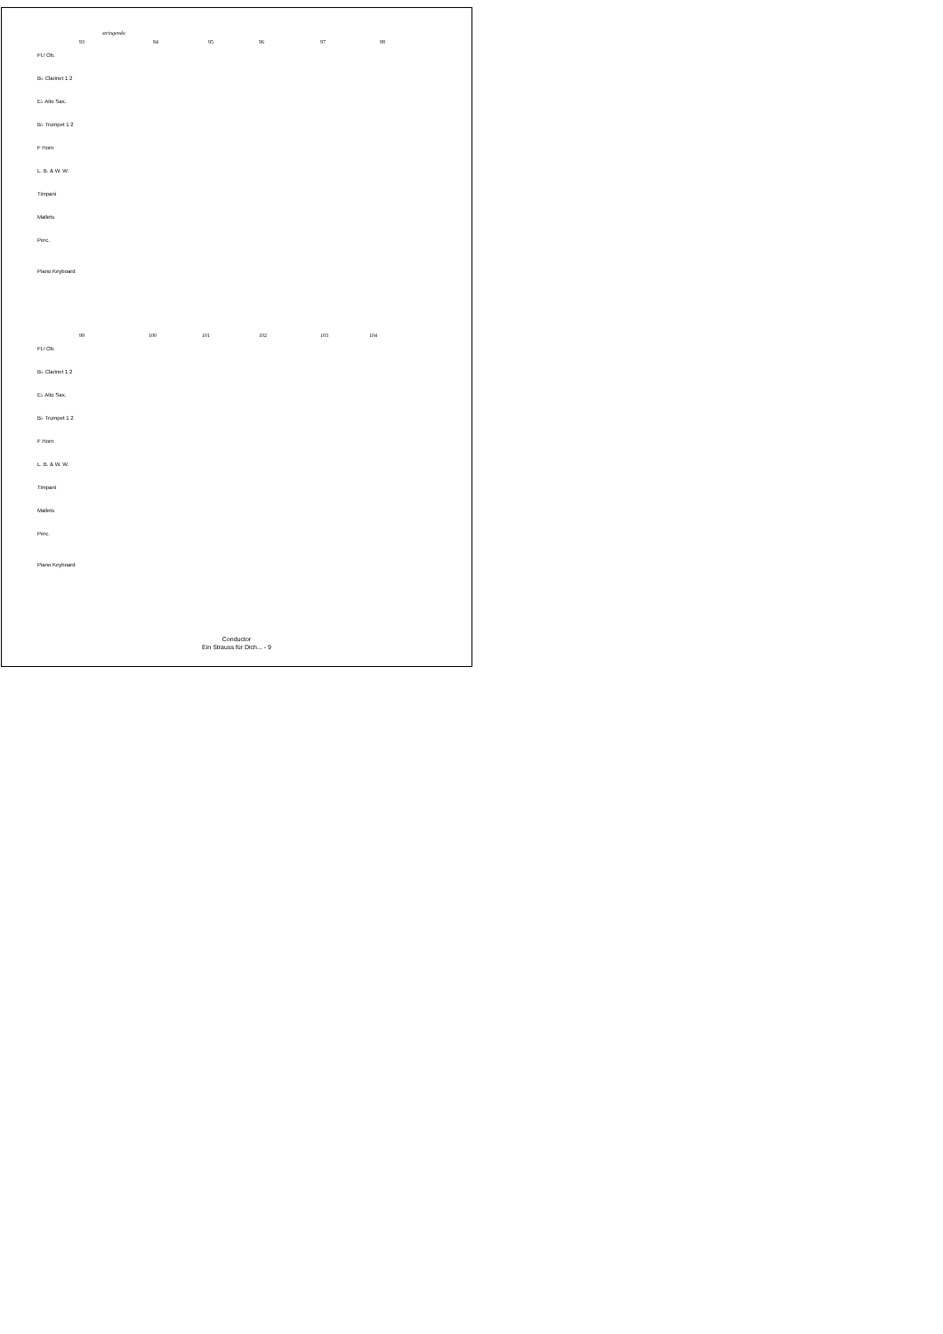stringendo
93 94 95 96 97 98
Fl./ Ob.
B♭ Clarinet 1 2
E♭ Alto Sax.
B♭ Trumpet 1 2
F Horn
L. B. & W. W.
Timpani
Mallets
Perc.
Piano Keyboard
99 100 101 102 103 104
Fl./ Ob.
B♭ Clarinet 1 2
E♭ Alto Sax.
B♭ Trumpet 1 2
F Horn
L. B. & W. W.
Timpani
Mallets
Perc.
Piano Keyboard
Conductor
Ein Strauss für Dich... - 9